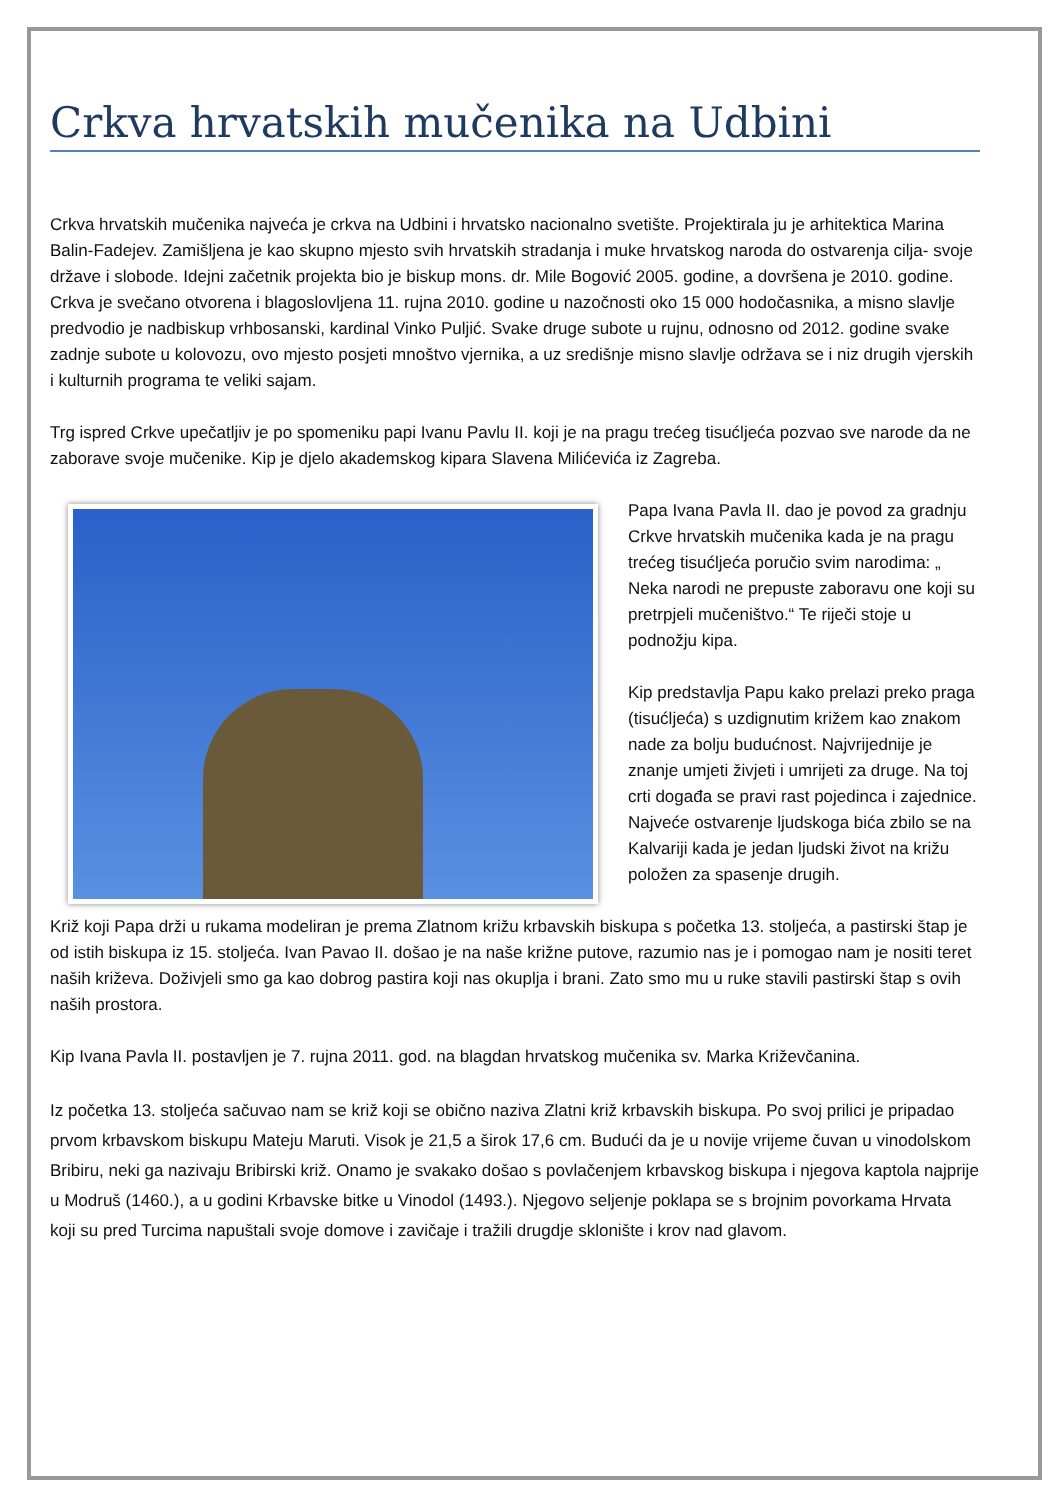Crkva hrvatskih mučenika na Udbini
Crkva hrvatskih mučenika najveća je crkva na Udbini i hrvatsko nacionalno svetište. Projektirala ju je arhitektica Marina Balin-Fadejev. Zamišljena je kao skupno mjesto svih hrvatskih stradanja i muke hrvatskog naroda do ostvarenja cilja- svoje države i slobode. Idejni začetnik projekta bio je biskup mons. dr. Mile Bogović 2005. godine, a dovršena je 2010. godine. Crkva je svečano otvorena i blagoslovljena 11. rujna 2010. godine u nazočnosti oko 15 000 hodočasnika, a misno slavlje predvodio je nadbiskup vrhbosanski, kardinal Vinko Puljić. Svake druge subote u rujnu, odnosno od 2012. godine svake zadnje subote u kolovozu, ovo mjesto posjeti mnoštvo vjernika, a uz središnje misno slavlje održava se i niz drugih vjerskih i kulturnih programa te veliki sajam.
Trg ispred Crkve upečatljiv je po spomeniku papi Ivanu Pavlu II. koji je na pragu trećeg tisućljeća pozvao sve narode da ne zaborave svoje mučenike. Kip je djelo akademskog kipara Slavena Milićevića iz Zagreba.
Papa Ivana Pavla II. dao je povod za gradnju Crkve hrvatskih mučenika kada je na pragu trećeg tisućljeća poručio svim narodima: „ Neka narodi ne prepuste zaboravu one koji su pretrpjeli mučeništvo.“ Te riječi stoje u podnožju kipa.
Kip predstavlja Papu kako prelazi preko praga (tisućljeća) s uzdignutim križem kao znakom nade za bolju budućnost. Najvrijednije je znanje umjeti živjeti i umrijeti za druge. Na toj crti događa se pravi rast pojedinca i zajednice. Najveće ostvarenje ljudskoga bića zbilo se na Kalvariji kada je jedan ljudski život na križu položen za spasenje drugih.
Križ koji Papa drži u rukama modeliran je prema Zlatnom križu krbavskih biskupa s početka 13. stoljeća, a pastirski štap je od istih biskupa iz 15. stoljeća. Ivan Pavao II. došao je na naše križne putove, razumio nas je i pomogao nam je nositi teret naših križeva. Doživjeli smo ga kao dobrog pastira koji nas okuplja i brani. Zato smo mu u ruke stavili pastirski štap s ovih naših prostora.
Kip Ivana Pavla II. postavljen je 7. rujna 2011. god. na blagdan hrvatskog mučenika sv. Marka Križevčanina.
Iz početka 13. stoljeća sačuvao nam se križ koji se obično naziva Zlatni križ krbavskih biskupa. Po svoj prilici je pripadao prvom krbavskom biskupu Mateju Maruti. Visok je 21,5 a širok 17,6 cm. Budući da je u novije vrijeme čuvan u vinodolskom Bribiru, neki ga nazivaju Bribirski križ. Onamo je svakako došao s povlačenjem krbavskog biskupa i njegova kaptola najprije u Modruš (1460.), a u godini Krbavske bitke u Vinodol (1493.). Njegovo seljenje poklapa se s brojnim povorkama Hrvata koji su pred Turcima napuštali svoje domove i zavičaje i tražili drugdje sklonište i krov nad glavom.